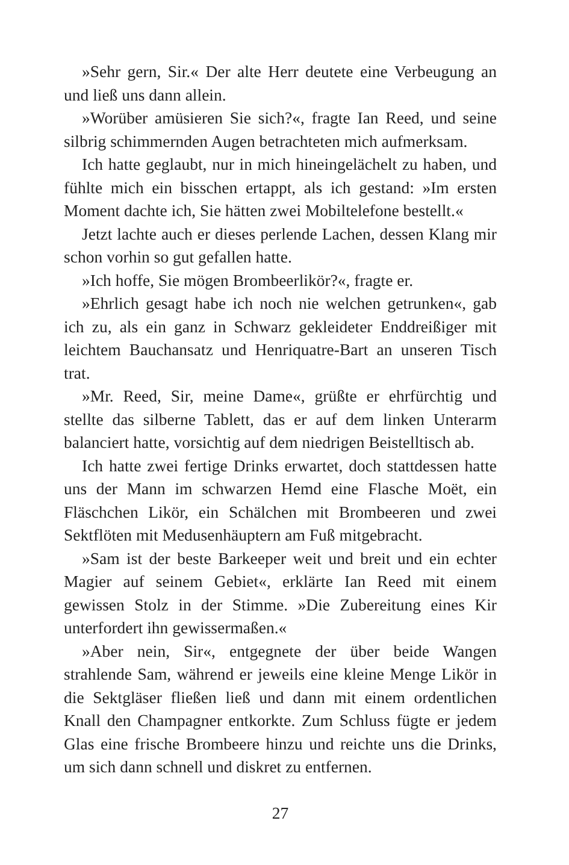»Sehr gern, Sir.« Der alte Herr deutete eine Verbeugung an und ließ uns dann allein.
»Worüber amüsieren Sie sich?«, fragte Ian Reed, und seine silbrig schimmernden Augen betrachteten mich aufmerksam.
Ich hatte geglaubt, nur in mich hineingelächelt zu haben, und fühlte mich ein bisschen ertappt, als ich gestand: »Im ersten Moment dachte ich, Sie hätten zwei Mobiltelefone bestellt.«
Jetzt lachte auch er dieses perlende Lachen, dessen Klang mir schon vorhin so gut gefallen hatte.
»Ich hoffe, Sie mögen Brombeerlikör?«, fragte er.
»Ehrlich gesagt habe ich noch nie welchen getrunken«, gab ich zu, als ein ganz in Schwarz gekleideter Enddreißiger mit leichtem Bauchansatz und Henriquatre-Bart an unseren Tisch trat.
»Mr. Reed, Sir, meine Dame«, grüßte er ehrfürchtig und stellte das silberne Tablett, das er auf dem linken Unterarm balanciert hatte, vorsichtig auf dem niedrigen Beistelltisch ab.
Ich hatte zwei fertige Drinks erwartet, doch stattdessen hatte uns der Mann im schwarzen Hemd eine Flasche Moët, ein Fläschchen Likör, ein Schälchen mit Brombeeren und zwei Sektflöten mit Medusenhäuptern am Fuß mitgebracht.
»Sam ist der beste Barkeeper weit und breit und ein echter Magier auf seinem Gebiet«, erklärte Ian Reed mit einem gewissen Stolz in der Stimme. »Die Zubereitung eines Kir unterfordert ihn gewissermaßen.«
»Aber nein, Sir«, entgegnete der über beide Wangen strahlende Sam, während er jeweils eine kleine Menge Likör in die Sektgläser fließen ließ und dann mit einem ordentlichen Knall den Champagner entkorkte. Zum Schluss fügte er jedem Glas eine frische Brombeere hinzu und reichte uns die Drinks, um sich dann schnell und diskret zu entfernen.
27